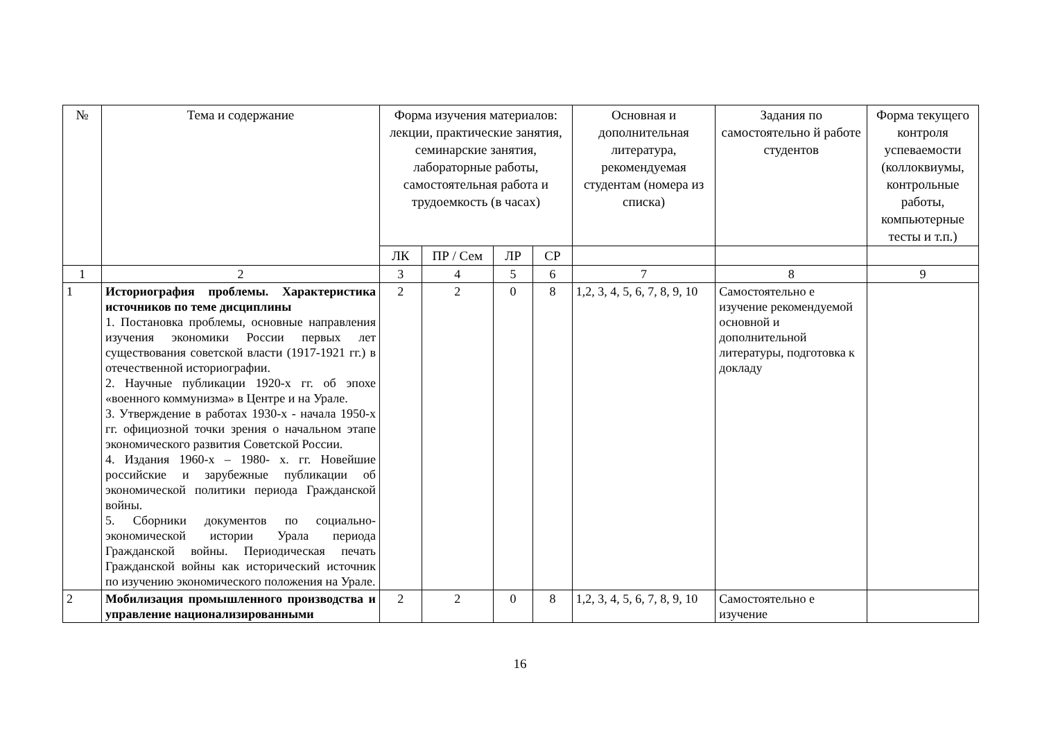| № | Тема и содержание | Форма изучения материалов: лекции, практические занятия, семинарские занятия, лабораторные работы, самостоятельная работа и трудоемкость (в часах) | | | | Основная и дополнительная литература, рекомендуемая студентам (номера из списка) | Задания по самостоятельно й работе студентов | Форма текущего контроля успеваемости (коллоквиумы, контрольные работы, компьютерные тесты и т.п.) |
| --- | --- | --- | --- | --- | --- | --- | --- | --- |
| | | ЛК | ПР / Сем | ЛР | СР | | | |
| 1 | 2 | 3 | 4 | 5 | 6 | 7 | 8 | 9 |
| 1 | Историография проблемы. Характеристика источников по теме дисциплины 1. Постановка проблемы, основные направления изучения экономики России первых лет существования советской власти (1917-1921 гг.) в отечественной историографии. 2. Научные публикации 1920-х гг. об эпохе «военного коммунизма» в Центре и на Урале. 3. Утверждение в работах 1930-х - начала 1950-х гг. официозной точки зрения о начальном этапе экономического развития Советской России. 4. Издания 1960-х – 1980- х. гг. Новейшие российские и зарубежные публикации об экономической политики периода Гражданской войны. 5. Сборники документов по социально-экономической истории Урала периода Гражданской войны. Периодическая печать Гражданской войны как исторический источник по изучению экономического положения на Урале. | 2 | 2 | 0 | 8 | 1,2, 3, 4, 5, 6, 7, 8, 9, 10 | Самостоятельно е изучение рекомендуемой основной и дополнительной литературы, подготовка к докладу | |
| 2 | Мобилизация промышленного производства и управление национализированными | 2 | 2 | 0 | 8 | 1,2, 3, 4, 5, 6, 7, 8, 9, 10 | Самостоятельно е изучение | |
16